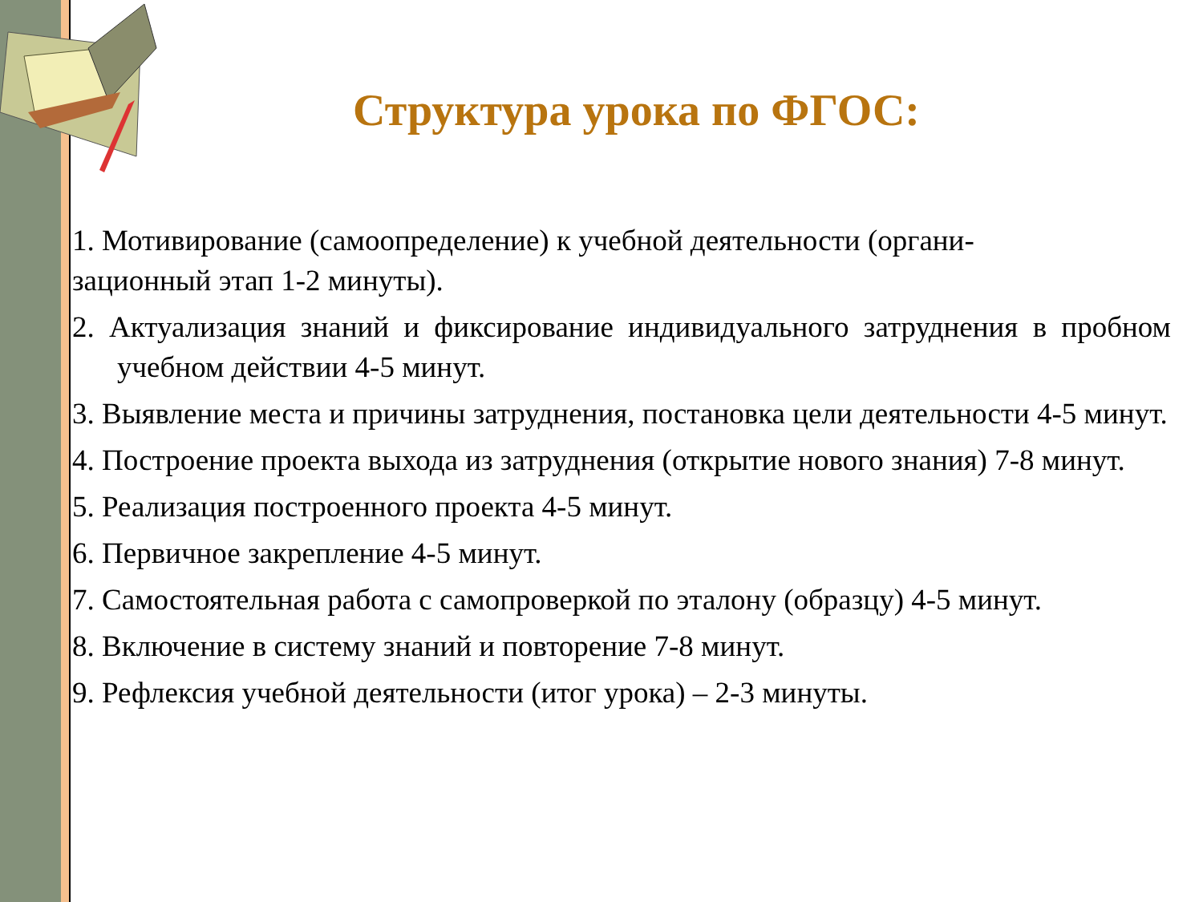Структура урока по ФГОС:
1. Мотивирование (самоопределение) к учебной деятельности (органи-
зационный этап 1-2 минуты).
2. Актуализация знаний и фиксирование индивидуального затруднения в пробном учебном действии 4-5 минут.
3. Выявление места и причины затруднения, постановка цели деятельности 4-5 минут.
4. Построение проекта выхода из затруднения (открытие нового знания) 7-8 минут.
5. Реализация построенного проекта 4-5 минут.
6. Первичное закрепление 4-5 минут.
7. Самостоятельная работа с самопроверкой по эталону (образцу) 4-5 минут.
8. Включение в систему знаний и повторение 7-8 минут.
9. Рефлексия учебной деятельности (итог урока) – 2-3 минуты.